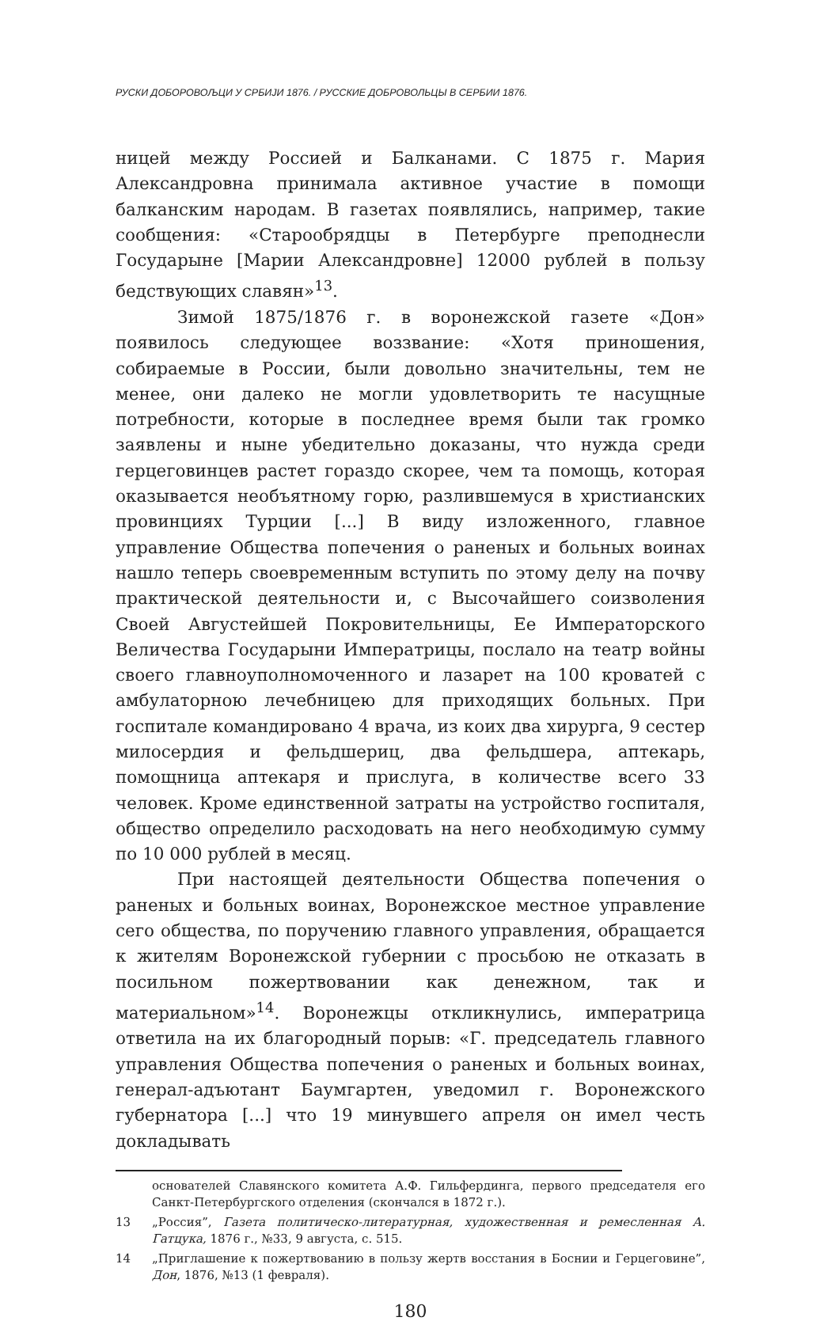РУСКИ ДОБОРОВОЉЦИ У СРБИЈИ 1876. / РУССКИЕ ДОБРОВОЛЬЦЫ В СЕРБИИ 1876.
ницей между Россией и Балканами. С 1875 г. Мария Александровна принимала активное участие в помощи балканским народам. В газетах появлялись, например, такие сообщения: «Старообрядцы в Петербурге преподнесли Государыне [Марии Александровне] 12000 рублей в пользу бедствующих славян»<sup>13</sup>.
Зимой 1875/1876 г. в воронежской газете «Дон» появилось следующее воззвание: «Хотя приношения, собираемые в России, были довольно значительны, тем не менее, они далеко не могли удовлетворить те насущные потребности, которые в последнее время были так громко заявлены и ныне убедительно доказаны, что нужда среди герцеговинцев растет гораздо скорее, чем та помощь, которая оказывается необъятному горю, разлившемуся в христианских провинциях Турции [...] В виду изложенного, главное управление Общества попечения о раненых и больных воинах нашло теперь своевременным вступить по этому делу на почву практической деятельности и, с Высочайшего соизволения Своей Августейшей Покровительницы, Ее Императорского Величества Государыни Императрицы, послало на театр войны своего главноуполномоченного и лазарет на 100 кроватей с амбулаторною лечебницею для приходящих больных. При госпитале командировано 4 врача, из коих два хирурга, 9 сестер милосердия и фельдшериц, два фельдшера, аптекарь, помощница аптекаря и прислуга, в количестве всего 33 человек. Кроме единственной затраты на устройство госпиталя, общество определило расходовать на него необходимую сумму по 10 000 рублей в месяц.
При настоящей деятельности Общества попечения о раненых и больных воинах, Воронежское местное управление сего общества, по поручению главного управления, обращается к жителям Воронежской губернии с просьбою не отказать в посильном пожертвовании как денежном, так и материальном»<sup>14</sup>. Воронежцы откликнулись, императрица ответила на их благородный порыв: «Г. председатель главного управления Общества попечения о раненых и больных воинах, генерал-адъютант Баумгартен, уведомил г. Воронежского губернатора [...] что 19 минувшего апреля он имел честь докладывать
основателей Славянского комитета А.Ф. Гильфердинга, первого председателя его Санкт-Петербургского отделения (скончался в 1872 г.).
13 „Россия”, Газета политическо-литературная, художественная и ремесленная А. Гатцука, 1876 г., №33, 9 августа, с. 515.
14 „Приглашение к пожертвованию в пользу жертв восстания в Боснии и Герцеговине”, Дон, 1876, №13 (1 февраля).
180